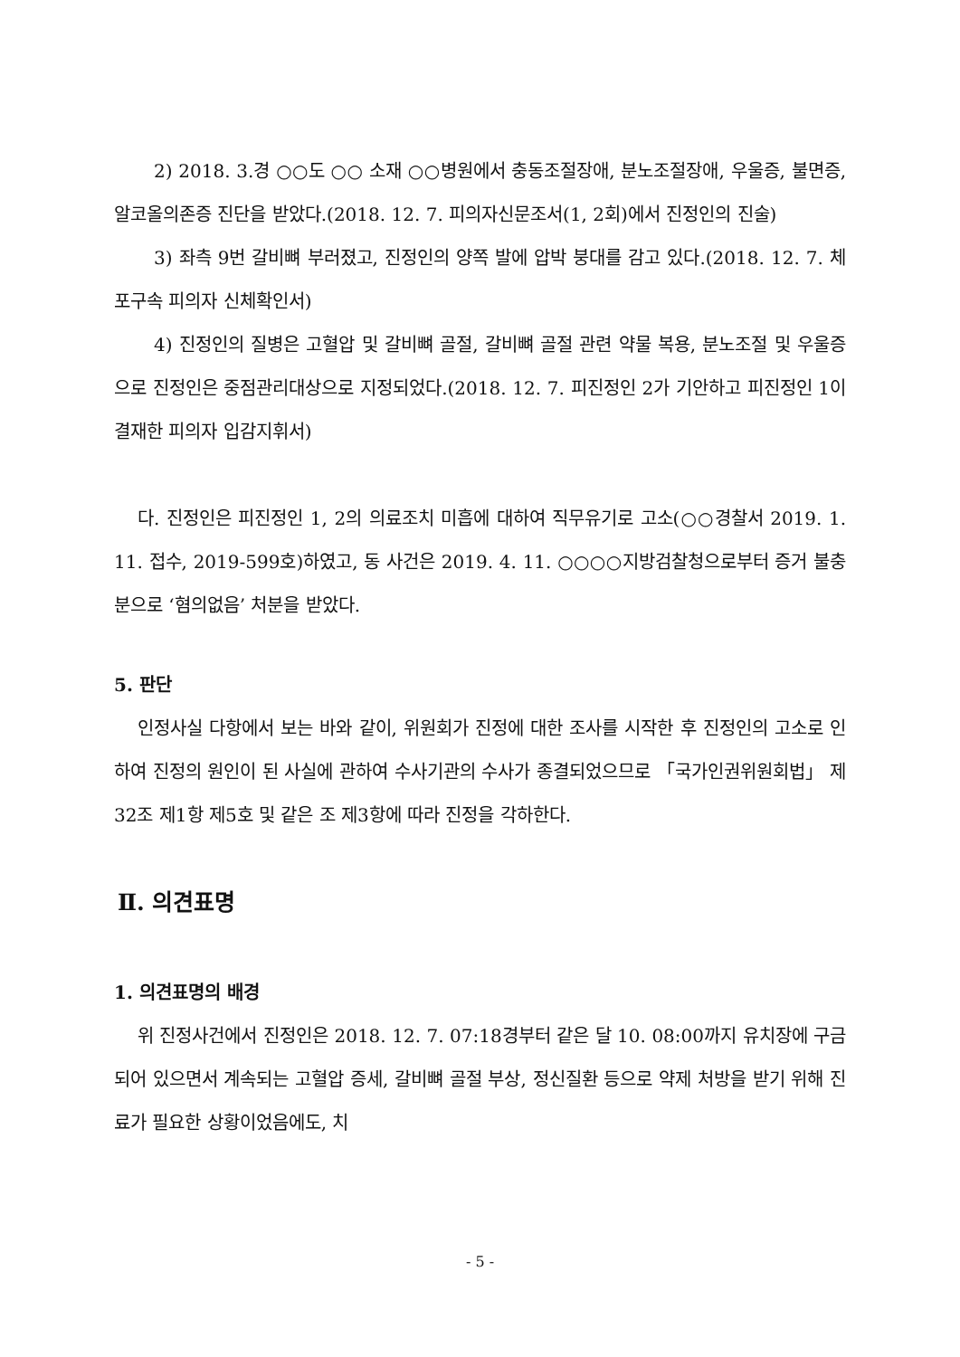2) 2018. 3.경 ○○도 ○○ 소재 ○○병원에서 충동조절장애, 분노조절장애, 우울증, 불면증, 알코올의존증 진단을 받았다.(2018. 12. 7. 피의자신문조서(1, 2회)에서 진정인의 진술)
3) 좌측 9번 갈비뼈 부러졌고, 진정인의 양쪽 발에 압박 붕대를 감고 있다.(2018. 12. 7. 체포구속 피의자 신체확인서)
4) 진정인의 질병은 고혈압 및 갈비뼈 골절, 갈비뼈 골절 관련 약물 복용, 분노조절 및 우울증으로 진정인은 중점관리대상으로 지정되었다.(2018. 12. 7. 피진정인 2가 기안하고 피진정인 1이 결재한 피의자 입감지휘서)
다. 진정인은 피진정인 1, 2의 의료조치 미흡에 대하여 직무유기로 고소(○○경찰서 2019. 1. 11. 접수, 2019-599호)하였고, 동 사건은 2019. 4. 11. ○○○○지방검찰청으로부터 증거 불충분으로 ‘혐의없음’ 처분을 받았다.
5. 판단
인정사실 다항에서 보는 바와 같이, 위원회가 진정에 대한 조사를 시작한 후 진정인의 고소로 인하여 진정의 원인이 된 사실에 관하여 수사기관의 수사가 종결되었으므로 「국가인권위원회법」 제32조 제1항 제5호 및 같은 조 제3항에 따라 진정을 각하한다.
Ⅱ. 의견표명
1. 의견표명의 배경
위 진정사건에서 진정인은 2018. 12. 7. 07:18경부터 같은 달 10. 08:00까지 유치장에 구금되어 있으면서 계속되는 고혈압 증세, 갈비뼈 골절 부상, 정신질환 등으로 약제 처방을 받기 위해 진료가 필요한 상황이었음에도, 치
- 5 -